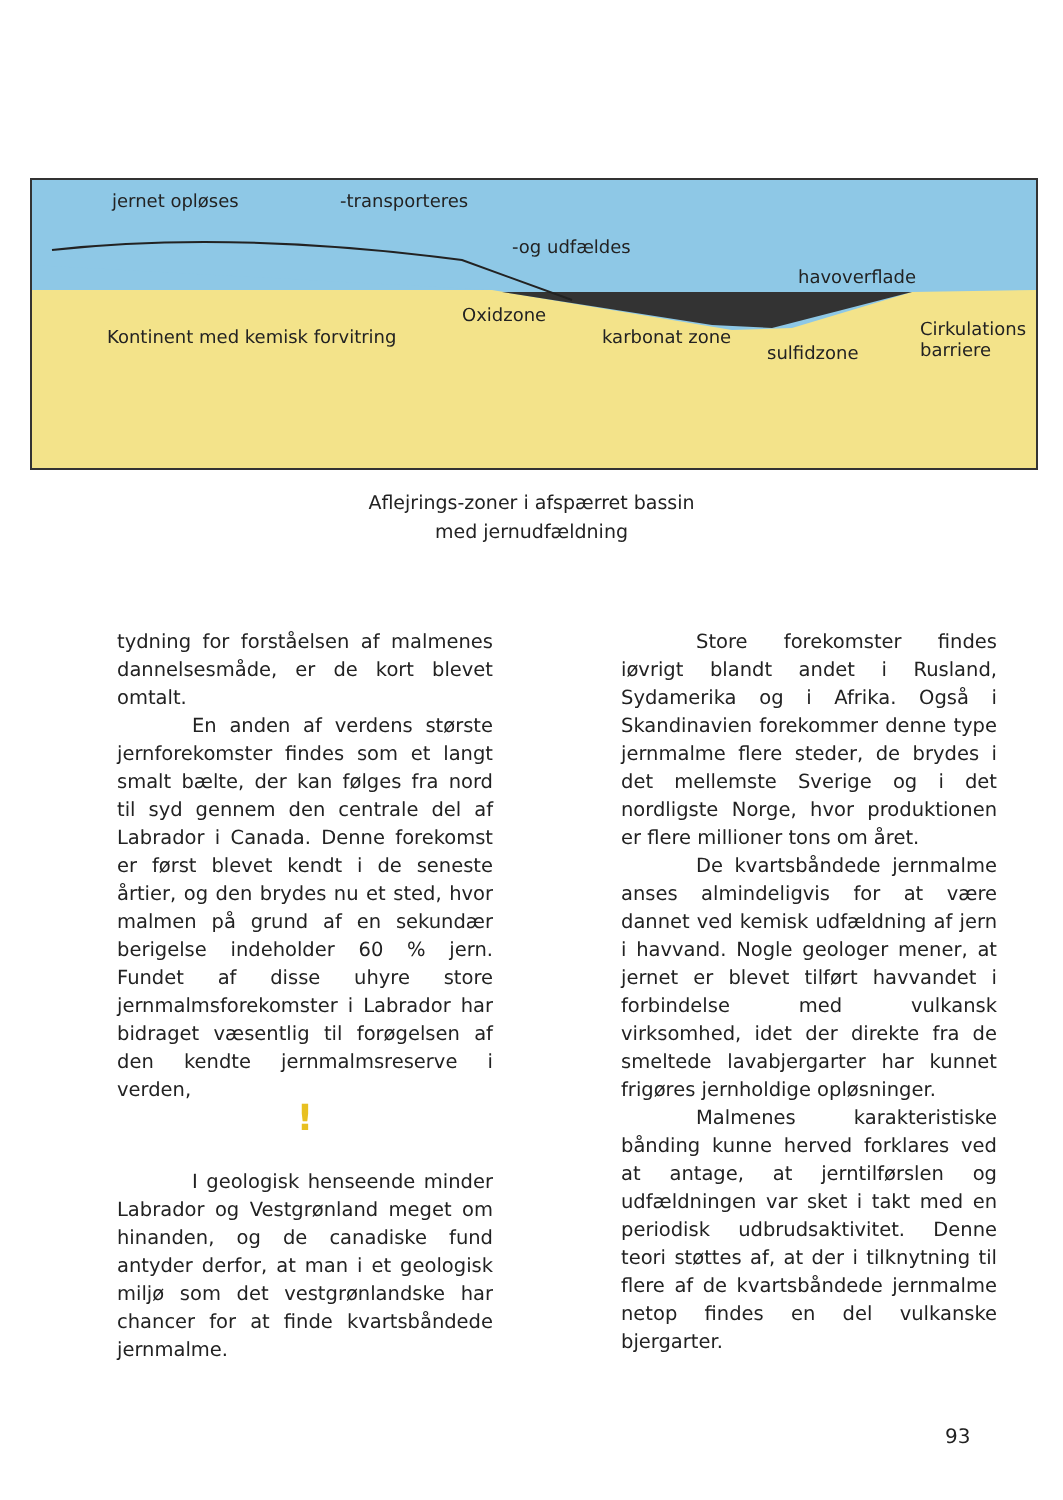jernet opløses -transporteres
-og udfældes
havoverflade
Oxidzone
karbonat zone
sulfidzone
Cirkulations barriere Kontinent med kemisk forvitring
Aflejrings-zoner i afspærret bassin
med jernudfældning
tydning for forståelsen af malmenes dannelsesmåde, er de kort blevet omtalt.
En anden af verdens største jernforekomster findes som et langt smalt bælte, der kan følges fra nord til syd gennem den centrale del af Labrador i Canada. Denne forekomst er først blevet kendt i de seneste årtier, og den brydes nu et sted, hvor malmen på grund af en sekundær berigelse indeholder 60 % jern. Fundet af disse uhyre store jernmalmsforekomster i Labrador har bidraget væsentlig til forøgelsen af den kendte jernmalmsreserve i verden,
!
I geologisk henseende minder Labrador og Vestgrønland meget om hinanden, og de canadiske fund antyder derfor, at man i et geologisk miljø som det vestgrønlandske har chancer for at finde kvartsbåndede jernmalme.
Store forekomster findes iøvrigt blandt andet i Rusland, Sydamerika og i Afrika. Også i Skandinavien forekommer denne type jernmalme flere steder, de brydes i det mellemste Sverige og i det nordligste Norge, hvor produktionen er flere millioner tons om året.
De kvartsbåndede jernmalme anses almindeligvis for at være dannet ved kemisk udfældning af jern i havvand. Nogle geologer mener, at jernet er blevet tilført havvandet i forbindelse med vulkansk virksomhed, idet der direkte fra de smeltede lavabjergarter har kunnet frigøres jernholdige opløsninger.
Malmenes karakteristiske bånding kunne herved forklares ved at antage, at jerntilførslen og udfældningen var sket i takt med en periodisk udbrudsaktivitet. Denne teori støttes af, at der i tilknytning til flere af de kvartsbåndede jernmalme netop findes en del vulkanske bjergarter.
93